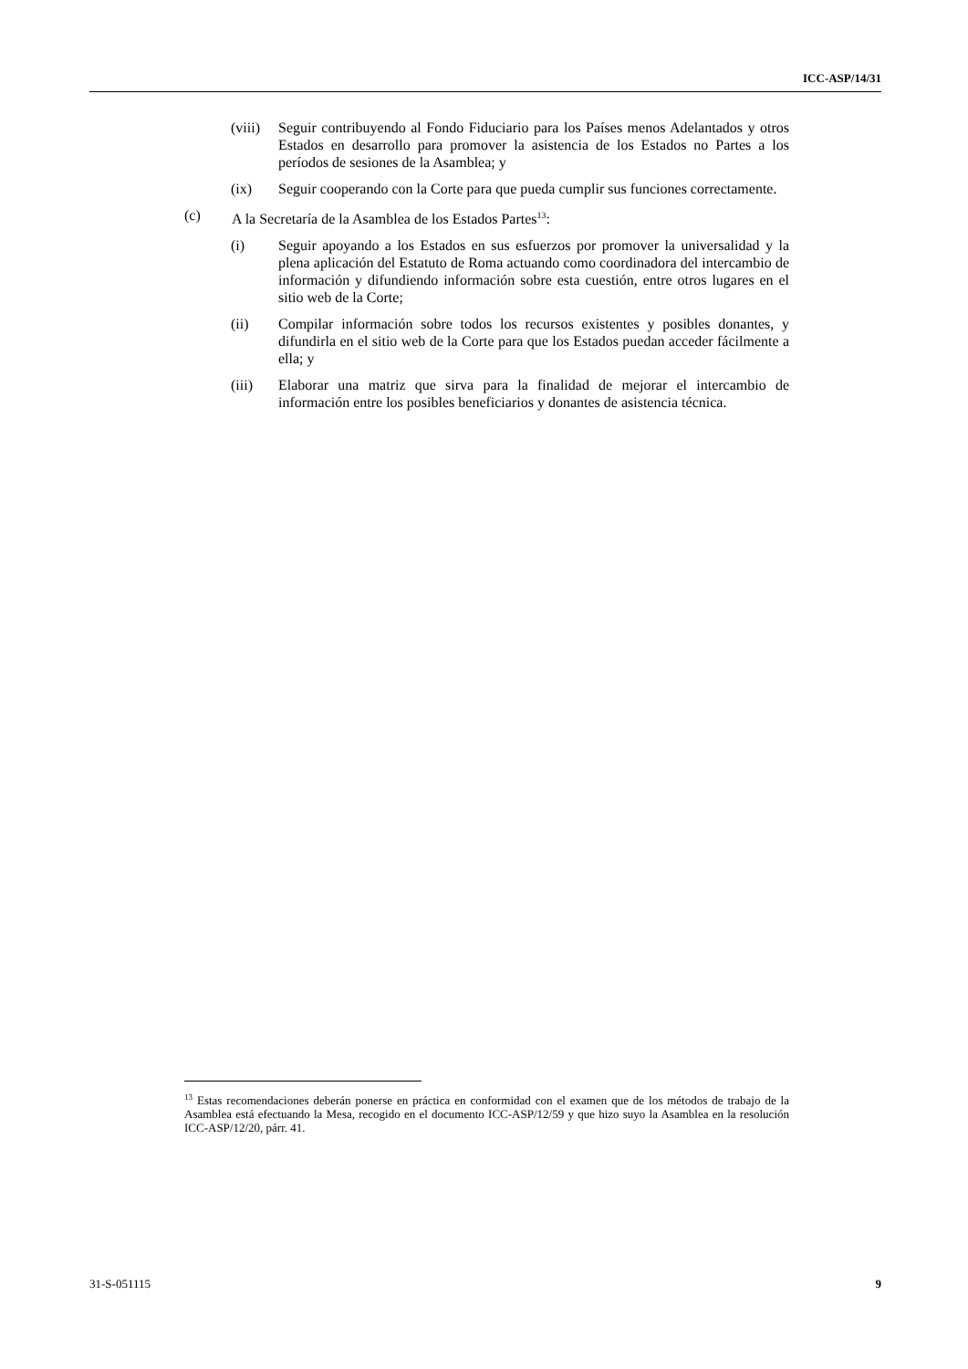ICC-ASP/14/31
(viii) Seguir contribuyendo al Fondo Fiduciario para los Países menos Adelantados y otros Estados en desarrollo para promover la asistencia de los Estados no Partes a los períodos de sesiones de la Asamblea; y
(ix) Seguir cooperando con la Corte para que pueda cumplir sus funciones correctamente.
(c) A la Secretaría de la Asamblea de los Estados Partes<sup>13</sup>:
(i) Seguir apoyando a los Estados en sus esfuerzos por promover la universalidad y la plena aplicación del Estatuto de Roma actuando como coordinadora del intercambio de información y difundiendo información sobre esta cuestión, entre otros lugares en el sitio web de la Corte;
(ii) Compilar información sobre todos los recursos existentes y posibles donantes, y difundirla en el sitio web de la Corte para que los Estados puedan acceder fácilmente a ella; y
(iii) Elaborar una matriz que sirva para la finalidad de mejorar el intercambio de información entre los posibles beneficiarios y donantes de asistencia técnica.
<sup>13</sup> Estas recomendaciones deberán ponerse en práctica en conformidad con el examen que de los métodos de trabajo de la Asamblea está efectuando la Mesa, recogido en el documento ICC-ASP/12/59 y que hizo suyo la Asamblea en la resolución ICC-ASP/12/20, párr. 41.
31-S-051115 9